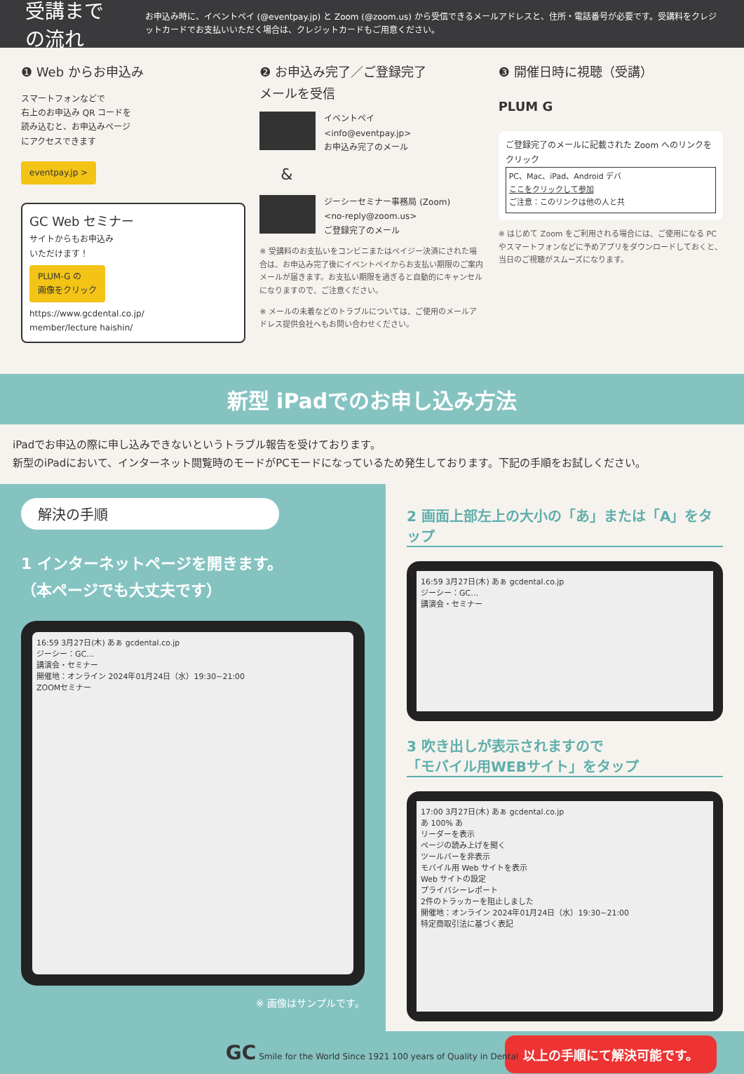受講までの流れ
お申込み時に、イベントペイ (@eventpay.jp) と Zoom (@zoom.us) から受信できるメールアドレスと、住所・電話番号が必要です。受講料をクレジットカードでお支払いいただく場合は、クレジットカードもご用意ください。
❶ Web からお申込み
スマートフォンなどで
右上のお申込み QR コードを
読み込むと、お申込みページ
にアクセスできます
eventpay.jp >
GC Web セミナー
サイトからもお申込み
いただけます！
PLUM-G の
画像をクリック
https://www.gcdental.co.jp/
member/lecture haishin/
❷ お申込み完了／ご登録完了
メールを受信
イベントペイ
<info@eventpay.jp>
お申込み完了のメール
&
ジーシーセミナー事務局 (Zoom)
<no-reply@zoom.us>
ご登録完了のメール
※ 受講料のお支払いをコンビニまたはペイジー決済にされた場合は、お申込み完了後にイベントペイからお支払い期限のご案内メールが届きます。お支払い期限を過ぎると自動的にキャンセルになりますので、ご注意ください。
※ メールの未着などのトラブルについては、ご使用のメールアドレス提供会社へもお問い合わせください。
❸ 開催日時に視聴（受講）
PLUM G
ご登録完了のメールに記載された Zoom へのリンクをクリック
PC、Mac、iPad、Android デバ
ここをクリックして参加
ご注意：このリンクは他の人と共
※ はじめて Zoom をご利用される場合には、ご使用になる PC やスマートフォンなどに予めアプリをダウンロードしておくと、当日のご視聴がスムーズになります。
新型 iPadでのお申し込み方法
iPadでお申込の際に申し込みできないというトラブル報告を受けております。
新型のiPadにおいて、インターネット閲覧時のモードがPCモードになっているため発生しております。下記の手順をお試しください。
解決の手順
1 インターネットページを開きます。
（本ページでも大丈夫です）
16:59 3月27日(木) あぁ gcdental.co.jp
ジーシー：GC…
講演会・セミナー
開催地：オンライン 2024年01月24日（水）19:30~21:00
ZOOMセミナー
※ 画像はサンプルです。
2 画面上部左上の大小の「あ」または「A」をタップ
16:59 3月27日(木) あぁ gcdental.co.jp
ジーシー：GC…
講演会・セミナー
3 吹き出しが表示されますので
「モバイル用WEBサイト」をタップ
17:00 3月27日(木) あぁ gcdental.co.jp
あ 100% あ
リーダーを表示
ページの読み上げを聞く
ツールバーを非表示
モバイル用 Web サイトを表示
Web サイトの設定
プライバシーレポート
2件のトラッカーを阻止しました
開催地：オンライン 2024年01月24日（水）19:30~21:00
特定商取引法に基づく表記
以上の手順にて解決可能です。
GC Smile for the World Since 1921 100 years of Quality in Dental